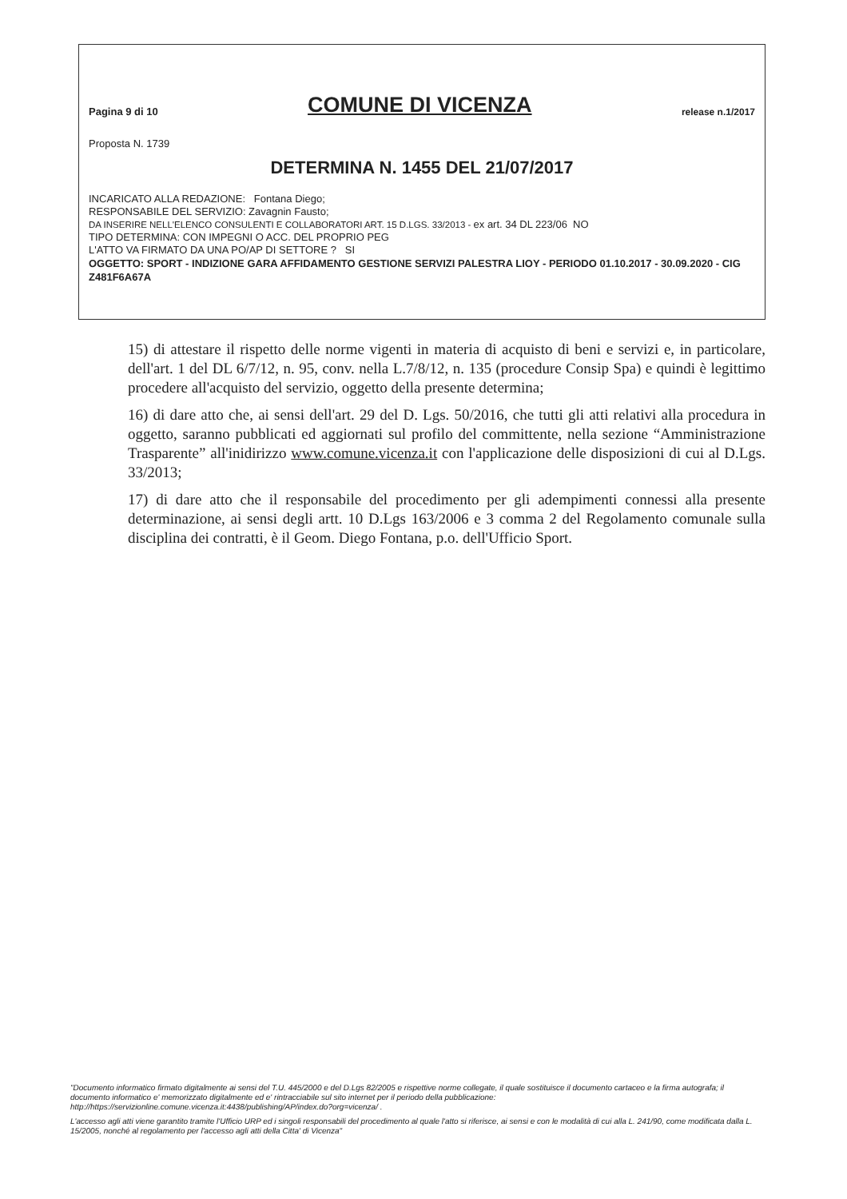Pagina 9 di 10 COMUNE DI VICENZA release n.1/2017
Proposta N. 1739
DETERMINA N. 1455 DEL 21/07/2017
INCARICATO ALLA REDAZIONE: Fontana Diego;
RESPONSABILE DEL SERVIZIO: Zavagnin Fausto;
DA INSERIRE NELL'ELENCO CONSULENTI E COLLABORATORI ART. 15 D.LGS. 33/2013 - ex art. 34 DL 223/06 NO
TIPO DETERMINA: CON IMPEGNI O ACC. DEL PROPRIO PEG
L'ATTO VA FIRMATO DA UNA PO/AP DI SETTORE ? SI
OGGETTO: SPORT - INDIZIONE GARA AFFIDAMENTO GESTIONE SERVIZI PALESTRA LIOY - PERIODO 01.10.2017 - 30.09.2020 - CIG Z481F6A67A
15) di attestare il rispetto delle norme vigenti in materia di acquisto di beni e servizi e, in particolare, dell'art. 1 del DL 6/7/12, n. 95, conv. nella L.7/8/12, n. 135 (procedure Consip Spa) e quindi è legittimo procedere all'acquisto del servizio, oggetto della presente determina;
16) di dare atto che, ai sensi dell'art. 29 del D. Lgs. 50/2016, che tutti gli atti relativi alla procedura in oggetto, saranno pubblicati ed aggiornati sul profilo del committente, nella sezione “Amministrazione Trasparente” all'inidirizzo www.comune.vicenza.it con l'applicazione delle disposizioni di cui al D.Lgs. 33/2013;
17) di dare atto che il responsabile del procedimento per gli adempimenti connessi alla presente determinazione, ai sensi degli artt. 10 D.Lgs 163/2006 e 3 comma 2 del Regolamento comunale sulla disciplina dei contratti, è il Geom. Diego Fontana, p.o. dell'Ufficio Sport.
"Documento informatico firmato digitalmente ai sensi del T.U. 445/2000 e del D.Lgs 82/2005 e rispettive norme collegate, il quale sostituisce il documento cartaceo e la firma autografa; il documento informatico e' memorizzato digitalmente ed e' rintracciabile sul sito internet per il periodo della pubblicazione: http://https://servizionline.comune.vicenza.it:4438/publishing/AP/index.do?org=vicenza/ .
L'accesso agli atti viene garantito tramite l'Ufficio URP ed i singoli responsabili del procedimento al quale l'atto si riferisce, ai sensi e con le modalità di cui alla L. 241/90, come modificata dalla L. 15/2005, nonché al regolamento per l'accesso agli atti della Citta' di Vicenza"